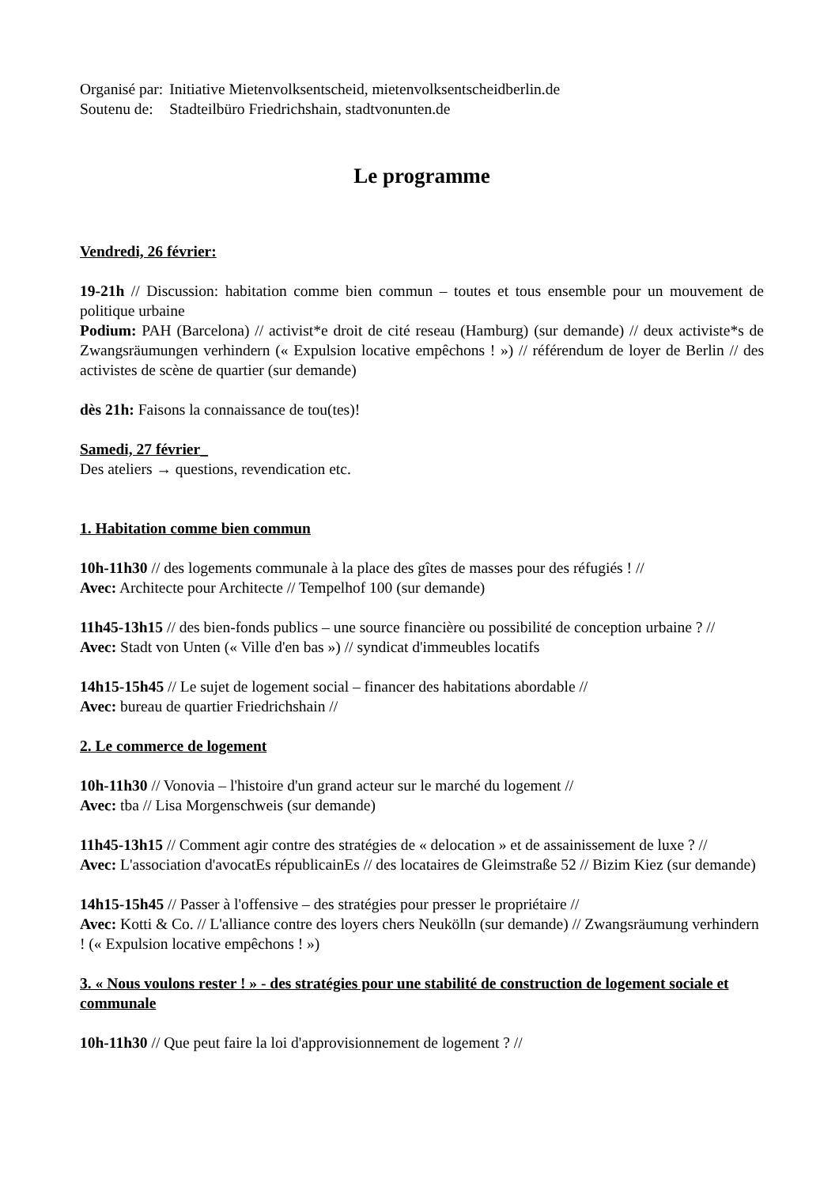| Organisé par: | Initiative Mietenvolksentscheid, mietenvolksentscheidberlin.de |
| Soutenu de: | Stadteilbüro Friedrichshain, stadtvonunten.de |
Le programme
Vendredi, 26 février:
19-21h // Discussion: habitation comme bien commun – toutes et tous ensemble pour un mouvement de politique urbaine
Podium: PAH (Barcelona) // activist*e droit de cité reseau (Hamburg) (sur demande) // deux activiste*s de Zwangsräumungen verhindern (« Expulsion locative empêchons ! ») // référendum de loyer de Berlin // des activistes de scène de quartier (sur demande)
dès 21h: Faisons la connaissance de tou(tes)!
Samedi, 27 février_
Des ateliers → questions, revendication etc.
1. Habitation comme bien commun
10h-11h30 // des logements communale à la place des gîtes de masses pour des réfugiés ! //
Avec: Architecte pour Architecte // Tempelhof 100 (sur demande)
11h45-13h15 // des bien-fonds publics – une source financière ou possibilité de conception urbaine ? //
Avec: Stadt von Unten (« Ville d'en bas ») // syndicat d'immeubles locatifs
14h15-15h45 // Le sujet de logement social – financer des habitations abordable //
Avec: bureau de quartier Friedrichshain //
2. Le commerce de logement
10h-11h30 // Vonovia – l'histoire d'un grand acteur sur le marché du logement //
Avec: tba // Lisa Morgenschweis (sur demande)
11h45-13h15 // Comment agir contre des stratégies de « delocation » et de assainissement de luxe ? //
Avec: L'association d'avocatEs républicainEs // des locataires de Gleimstraße 52 // Bizim Kiez (sur demande)
14h15-15h45 // Passer à l'offensive – des stratégies pour presser le propriétaire //
Avec: Kotti & Co. // L'alliance contre des loyers chers Neukölln (sur demande) // Zwangsräumung verhindern ! (« Expulsion locative empêchons ! »)
3. « Nous voulons rester ! » - des stratégies pour une stabilité de construction de logement sociale et communale
10h-11h30 // Que peut faire la loi d'approvisionnement de logement ? //